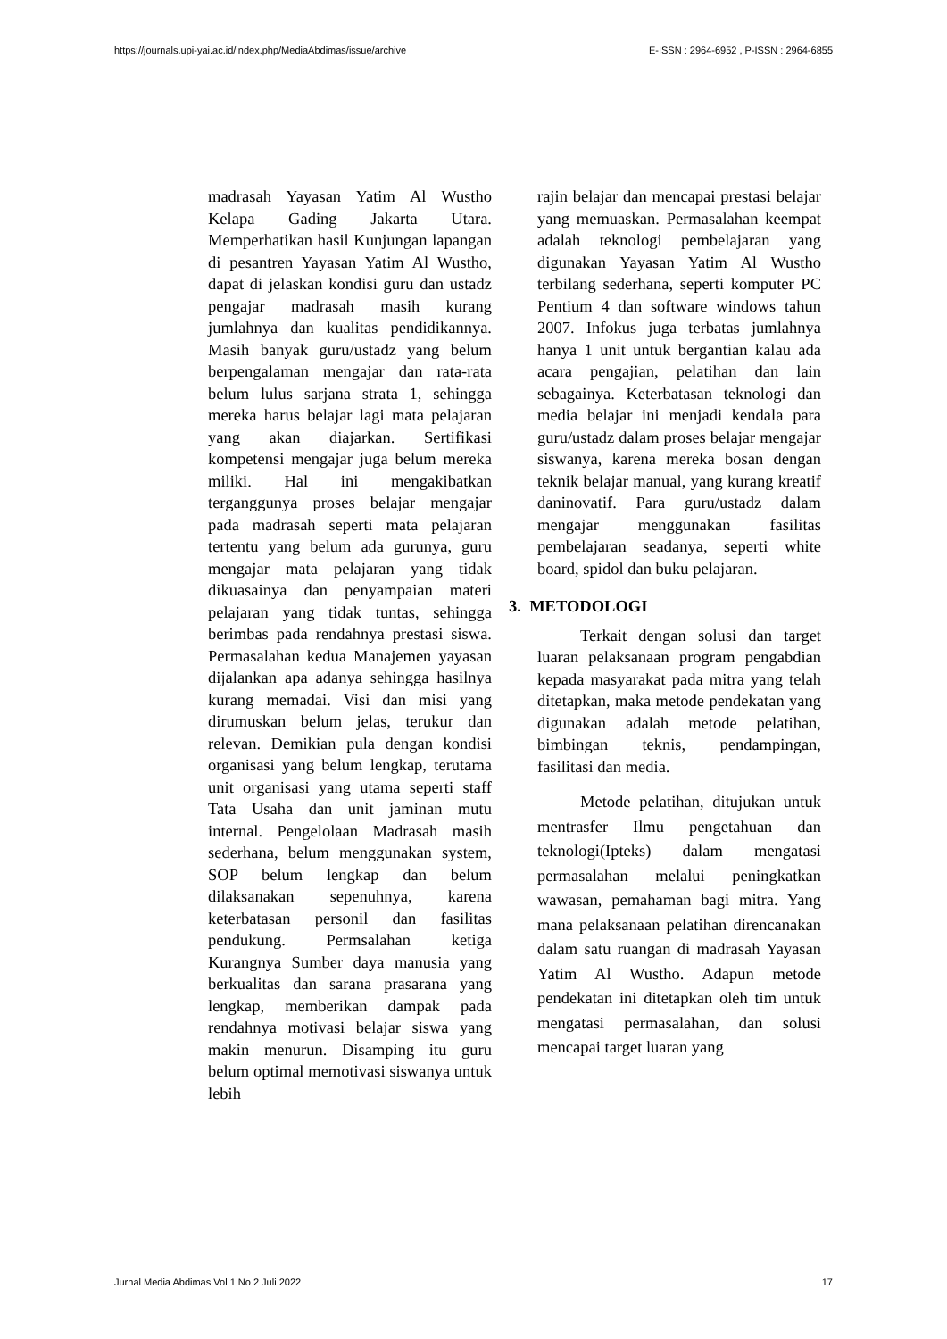https://journals.upi-yai.ac.id/index.php/MediaAbdimas/issue/archive E-ISSN : 2964-6952 , P-ISSN : 2964-6855
madrasah Yayasan Yatim Al Wustho Kelapa Gading Jakarta Utara. Memperhatikan hasil Kunjungan lapangan di pesantren Yayasan Yatim Al Wustho, dapat di jelaskan kondisi guru dan ustadz pengajar madrasah masih kurang jumlahnya dan kualitas pendidikannya. Masih banyak guru/ustadz yang belum berpengalaman mengajar dan rata-rata belum lulus sarjana strata 1, sehingga mereka harus belajar lagi mata pelajaran yang akan diajarkan. Sertifikasi kompetensi mengajar juga belum mereka miliki. Hal ini mengakibatkan terganggunya proses belajar mengajar pada madrasah seperti mata pelajaran tertentu yang belum ada gurunya, guru mengajar mata pelajaran yang tidak dikuasainya dan penyampaian materi pelajaran yang tidak tuntas, sehingga berimbas pada rendahnya prestasi siswa. Permasalahan kedua Manajemen yayasan dijalankan apa adanya sehingga hasilnya kurang memadai. Visi dan misi yang dirumuskan belum jelas, terukur dan relevan. Demikian pula dengan kondisi organisasi yang belum lengkap, terutama unit organisasi yang utama seperti staff Tata Usaha dan unit jaminan mutu internal. Pengelolaan Madrasah masih sederhana, belum menggunakan system, SOP belum lengkap dan belum dilaksanakan sepenuhnya, karena keterbatasan personil dan fasilitas pendukung. Permsalahan ketiga Kurangnya Sumber daya manusia yang berkualitas dan sarana prasarana yang lengkap, memberikan dampak pada rendahnya motivasi belajar siswa yang makin menurun. Disamping itu guru belum optimal memotivasi siswanya untuk lebih
rajin belajar dan mencapai prestasi belajar yang memuaskan. Permasalahan keempat adalah teknologi pembelajaran yang digunakan Yayasan Yatim Al Wustho terbilang sederhana, seperti komputer PC Pentium 4 dan software windows tahun 2007. Infokus juga terbatas jumlahnya hanya 1 unit untuk bergantian kalau ada acara pengajian, pelatihan dan lain sebagainya. Keterbatasan teknologi dan media belajar ini menjadi kendala para guru/ustadz dalam proses belajar mengajar siswanya, karena mereka bosan dengan teknik belajar manual, yang kurang kreatif daninovatif. Para guru/ustadz dalam mengajar menggunakan fasilitas pembelajaran seadanya, seperti white board, spidol dan buku pelajaran.
3. METODOLOGI
Terkait dengan solusi dan target luaran pelaksanaan program pengabdian kepada masyarakat pada mitra yang telah ditetapkan, maka metode pendekatan yang digunakan adalah metode pelatihan, bimbingan teknis, pendampingan, fasilitasi dan media.
Metode pelatihan, ditujukan untuk mentrasfer Ilmu pengetahuan dan teknologi(Ipteks) dalam mengatasi permasalahan melalui peningkatkan wawasan, pemahaman bagi mitra. Yang mana pelaksanaan pelatihan direncanakan dalam satu ruangan di madrasah Yayasan Yatim Al Wustho. Adapun metode pendekatan ini ditetapkan oleh tim untuk mengatasi permasalahan, dan solusi mencapai target luaran yang
Jurnal Media Abdimas Vol 1 No 2 Juli 2022 17